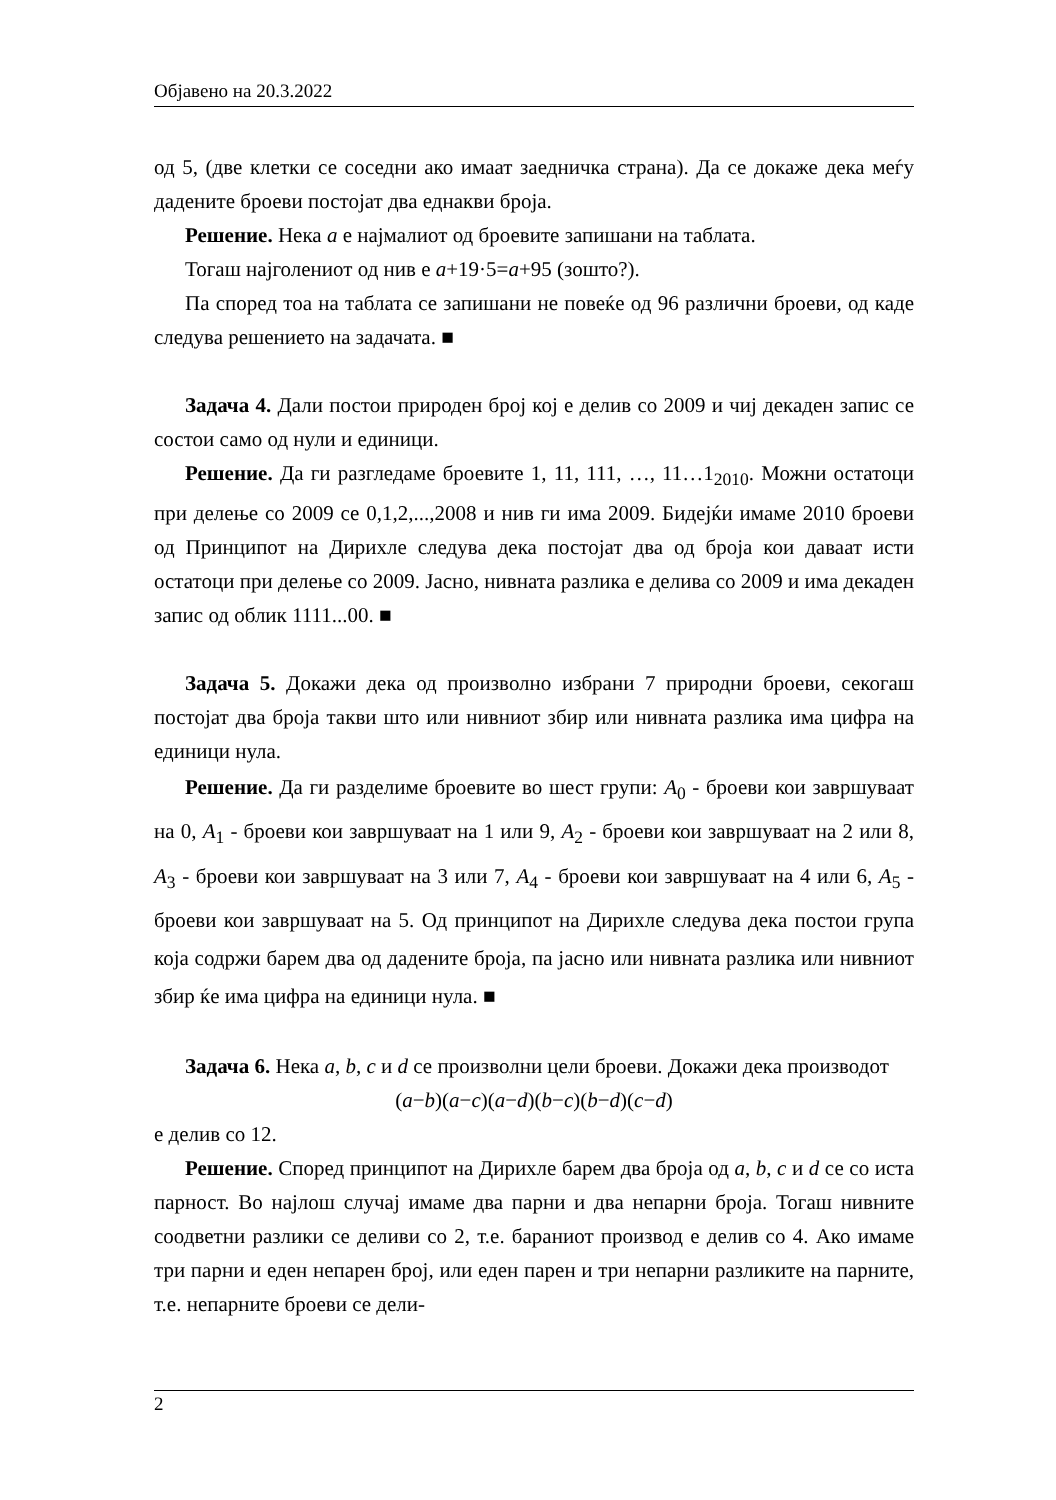Објавено на 20.3.2022
од 5, (две клетки се соседни ако имаат заедничка страна). Да се докаже дека меѓу дадените броеви постојат два еднакви броја.
Решение. Нека a е најмалиот од броевите запишани на таблата.
Тогаш најголениот од нив е a+19·5=a+95 (зошто?).
Па според тоа на таблата се запишани не повеќе од 96 различни броеви, од каде следува решението на задачата. ■
Задача 4. Дали постои природен број кој е делив со 2009 и чиј декаден запис се состои само од нули и единици.
Решение. Да ги разгледаме броевите 1, 11, 111, …, 11…1<sub>2010</sub>. Можни остатоци при делење со 2009 се 0,1,2,...,2008 и нив ги има 2009. Бидејќи имаме 2010 броеви од Принципот на Дирихле следува дека постојат два од броја кои даваат исти остатоци при делење со 2009. Јасно, нивната разлика е делива со 2009 и има декаден запис од облик 1111...00. ■
Задача 5. Докажи дека од произволно избрани 7 природни броеви, секогаш постојат два броја такви што или нивниот збир или нивната разлика има цифра на единици нула.
Решение. Да ги разделиме броевите во шест групи: A<sub>0</sub> - броеви кои завршуваат на 0, A<sub>1</sub> - броеви кои завршуваат на 1 или 9, A<sub>2</sub> - броеви кои завршуваат на 2 или 8, A<sub>3</sub> - броеви кои завршуваат на 3 или 7, A<sub>4</sub> - броеви кои завршуваат на 4 или 6, A<sub>5</sub> - броеви кои завршуваат на 5. Од принципот на Дирихле следува дека постои група која содржи барем два од дадените броја, па јасно или нивната разлика или нивниот збир ќе има цифра на единици нула. ■
Задача 6. Нека a, b, c и d се произволни цели броеви. Докажи дека производот
(a−b)(a−c)(a−d)(b−c)(b−d)(c−d)
е делив со 12.
Решение. Според принципот на Дирихле барем два броја од a, b, c и d се со иста парност. Во најлош случај имаме два парни и два непарни броја. Тогаш нивните соодветни разлики се деливи со 2, т.е. бараниот производ е делив со 4. Ако имаме три парни и еден непарен број, или еден парен и три непарни разликите на парните, т.е. непарните броеви се дели-
2